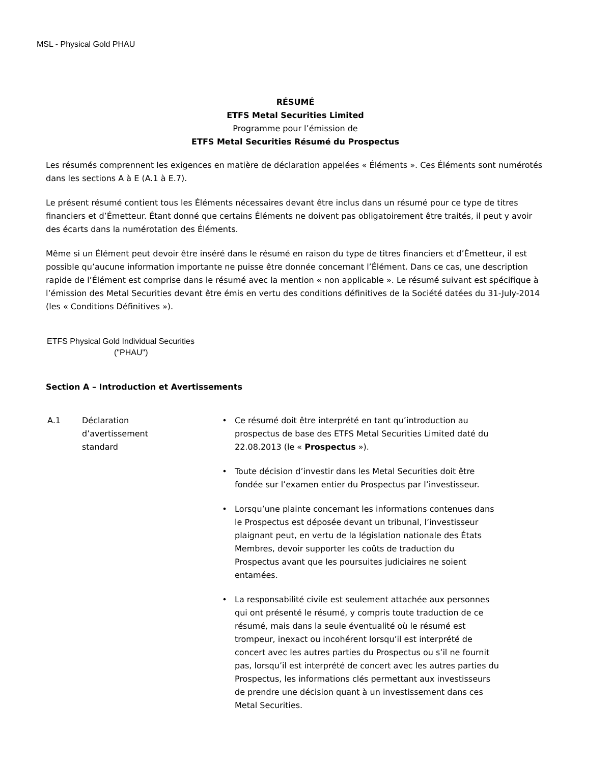MSL - Physical Gold PHAU
RÉSUMÉ
ETFS Metal Securities Limited
Programme pour l’émission de
ETFS Metal Securities Résumé du Prospectus
Les résumés comprennent les exigences en matière de déclaration appelées « Éléments ». Ces Éléments sont numérotés dans les sections A à E (A.1 à E.7).
Le présent résumé contient tous les Éléments nécessaires devant être inclus dans un résumé pour ce type de titres financiers et d’Émetteur. Étant donné que certains Éléments ne doivent pas obligatoirement être traités, il peut y avoir des écarts dans la numérotation des Éléments.
Même si un Élément peut devoir être inséré dans le résumé en raison du type de titres financiers et d’Émetteur, il est possible qu’aucune information importante ne puisse être donnée concernant l’Élément. Dans ce cas, une description rapide de l’Élément est comprise dans le résumé avec la mention « non applicable ». Le résumé suivant est spécifique à l’émission des Metal Securities devant être émis en vertu des conditions définitives de la Société datées du 31-July-2014 (les « Conditions Définitives »).
ETFS Physical Gold Individual Securities
("PHAU")
Section A – Introduction et Avertissements
A.1 Déclaration
d’avertissement
standard
• Ce résumé doit être interprété en tant qu’introduction au prospectus de base des ETFS Metal Securities Limited daté du 22.08.2013 (le « Prospectus »).
• Toute décision d’investir dans les Metal Securities doit être fondée sur l’examen entier du Prospectus par l’investisseur.
• Lorsqu’une plainte concernant les informations contenues dans le Prospectus est déposée devant un tribunal, l’investisseur plaignant peut, en vertu de la législation nationale des États Membres, devoir supporter les coûts de traduction du Prospectus avant que les poursuites judiciaires ne soient entamées.
• La responsabilité civile est seulement attachée aux personnes qui ont présenté le résumé, y compris toute traduction de ce résumé, mais dans la seule éventualité où le résumé est trompeur, inexact ou incohérent lorsqu’il est interprété de concert avec les autres parties du Prospectus ou s’il ne fournit pas, lorsqu’il est interprété de concert avec les autres parties du Prospectus, les informations clés permettant aux investisseurs de prendre une décision quant à un investissement dans ces Metal Securities.